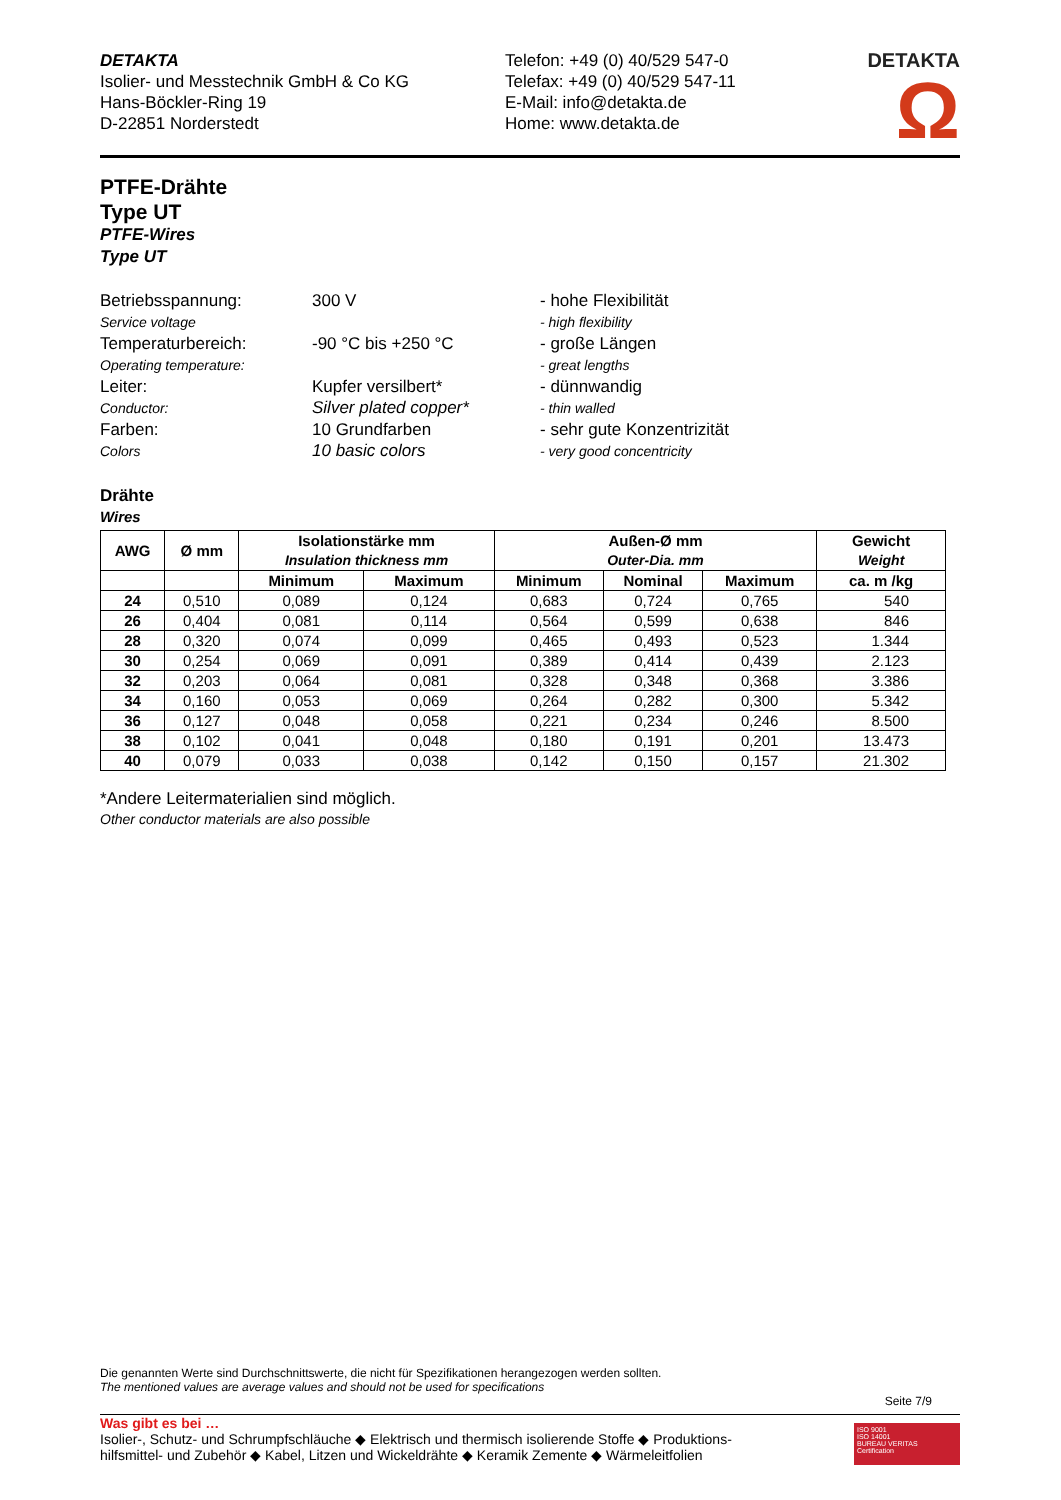DETAKTA
Isolier- und Messtechnik GmbH & Co KG
Hans-Böckler-Ring 19
D-22851 Norderstedt
Telefon: +49 (0) 40/529 547-0
Telefax: +49 (0) 40/529 547-11
E-Mail: info@detakta.de
Home: www.detakta.de
DETAKTA Ω
PTFE-Drähte
Type UT
PTFE-Wires
Type UT
Betriebsspannung:
300 V
- hohe Flexibilität
Service voltage
- high flexibility
Temperaturbereich:
-90 °C bis +250 °C
- große Längen
Operating temperature:
- great lengths
Leiter:
Kupfer versilbert*
- dünnwandig
Conductor:
Silver plated copper*
- thin walled
Farben:
10 Grundfarben
- sehr gute Konzentrizität
Colors
10 basic colors
- very good concentricity
Drähte
Wires
| AWG | Ø mm | Isolationstärke mm Insulation thickness mm | | Außen-Ø mm Outer-Dia. mm | | | Gewicht Weight |
| --- | --- | --- | --- | --- | --- | --- | --- |
| | | Minimum | Maximum | Minimum | Nominal | Maximum | ca. m /kg |
| 24 | 0,510 | 0,089 | 0,124 | 0,683 | 0,724 | 0,765 | 540 |
| 26 | 0,404 | 0,081 | 0,114 | 0,564 | 0,599 | 0,638 | 846 |
| 28 | 0,320 | 0,074 | 0,099 | 0,465 | 0,493 | 0,523 | 1.344 |
| 30 | 0,254 | 0,069 | 0,091 | 0,389 | 0,414 | 0,439 | 2.123 |
| 32 | 0,203 | 0,064 | 0,081 | 0,328 | 0,348 | 0,368 | 3.386 |
| 34 | 0,160 | 0,053 | 0,069 | 0,264 | 0,282 | 0,300 | 5.342 |
| 36 | 0,127 | 0,048 | 0,058 | 0,221 | 0,234 | 0,246 | 8.500 |
| 38 | 0,102 | 0,041 | 0,048 | 0,180 | 0,191 | 0,201 | 13.473 |
| 40 | 0,079 | 0,033 | 0,038 | 0,142 | 0,150 | 0,157 | 21.302 |
*Andere Leitermaterialien sind möglich.
Other conductor materials are also possible
Die genannten Werte sind Durchschnittswerte, die nicht für Spezifikationen herangezogen werden sollten.
The mentioned values are average values and should not be used for specifications
Seite 7/9
Was gibt es bei …
Isolier-, Schutz- und Schrumpfschläuche ◆ Elektrisch und thermisch isolierende Stoffe ◆ Produktions-
hilfsmittel- und Zubehör ◆ Kabel, Litzen und Wickeldrähte ◆ Keramik Zemente ◆ Wärmeleitfolien
ISO 9001
ISO 14001
BUREAU VERITAS
Certification